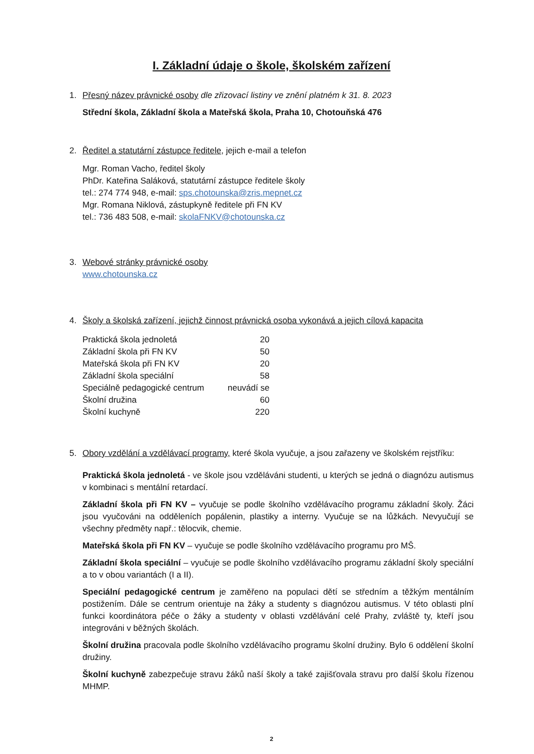I. Základní údaje o škole, školském zařízení
1. Přesný název právnické osoby dle zřizovací listiny ve znění platném k 31. 8. 2023
Střední škola, Základní škola a Mateřská škola, Praha 10, Chotouňská 476
2. Ředitel a statutární zástupce ředitele, jejich e-mail a telefon
Mgr. Roman Vacho, ředitel školy
PhDr. Kateřina Saláková, statutární zástupce ředitele školy
tel.: 274 774 948, e-mail: sps.chotounska@zris.mepnet.cz
Mgr. Romana Niklová, zástupkyně ředitele při FN KV
tel.: 736 483 508, e-mail: skolaFNKV@chotounska.cz
3. Webové stránky právnické osoby
www.chotounska.cz
4. Školy a školská zařízení, jejichž činnost právnická osoba vykonává a jejich cílová kapacita
| Praktická škola jednoletá | 20 |
| Základní škola při FN KV | 50 |
| Mateřská škola při FN KV | 20 |
| Základní škola speciální | 58 |
| Speciálně pedagogické centrum | neuvádí se |
| Školní družina | 60 |
| Školní kuchyně | 220 |
5. Obory vzdělání a vzdělávací programy, které škola vyučuje, a jsou zařazeny ve školském rejstříku:
Praktická škola jednoletá - ve škole jsou vzděláváni studenti, u kterých se jedná o diagnózu autismus v kombinaci s mentální retardací.
Základní škola při FN KV – vyučuje se podle školního vzdělávacího programu základní školy. Žáci jsou vyučováni na odděleních popálenin, plastiky a interny. Vyučuje se na lůžkách. Nevyučují se všechny předměty např.: tělocvik, chemie.
Mateřská škola při FN KV – vyučuje se podle školního vzdělávacího programu pro MŠ.
Základní škola speciální – vyučuje se podle školního vzdělávacího programu základní školy speciální a to v obou variantách (I a II).
Speciální pedagogické centrum je zaměřeno na populaci dětí se středním a těžkým mentálním postižením. Dále se centrum orientuje na žáky a studenty s diagnózou autismus. V této oblasti plní funkci koordinátora péče o žáky a studenty v oblasti vzdělávání celé Prahy, zvláště ty, kteří jsou integrováni v běžných školách.
Školní družina pracovala podle školního vzdělávacího programu školní družiny. Bylo 6 oddělení školní družiny.
Školní kuchyně zabezpečuje stravu žáků naší školy a také zajišťovala stravu pro další školu řízenou MHMP.
2